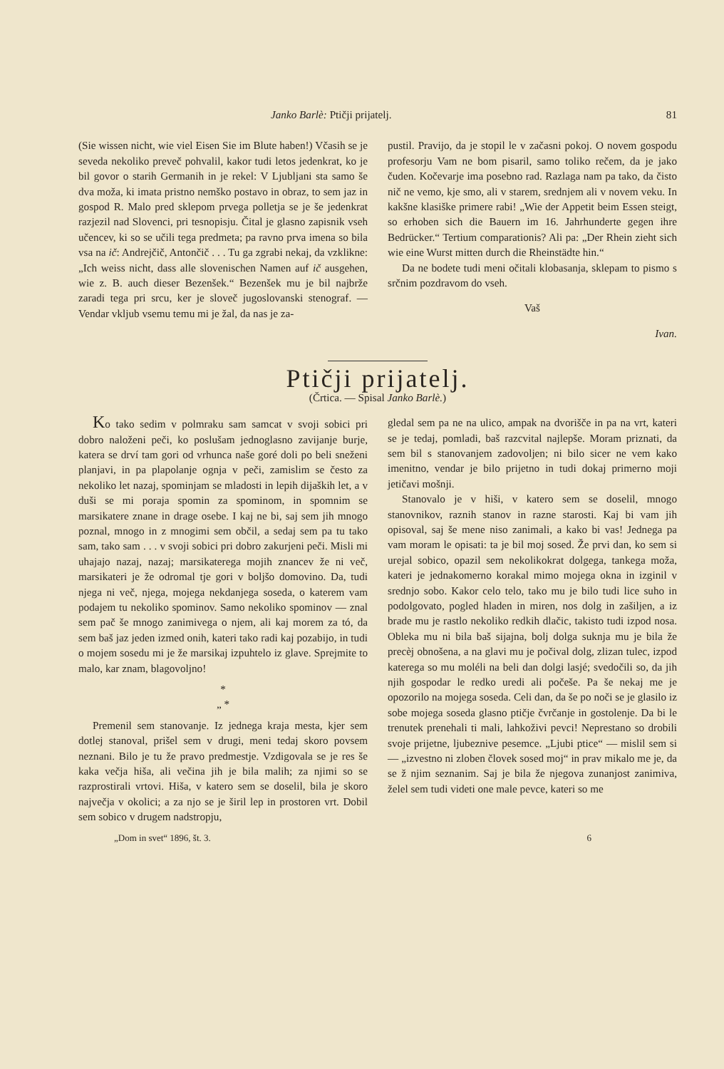Janko Barlè: Ptičji prijatelj. 81
(Sie wissen nicht, wie viel Eisen Sie im Blute haben!) Včasih se je seveda nekoliko preveč pohvalil, kakor tudi letos jedenkrat, ko je bil govor o starih Germanih in je rekel: V Ljubljani sta samo še dva moža, ki imata pristno nemško postavo in obraz, to sem jaz in gospod R. Malo pred sklepom prvega polletja se je še jedenkrat razjezil nad Slovenci, pri tesnopisju. Čital je glasno zapisnik vseh učencev, ki so se učili tega predmeta; pa ravno prva imena so bila vsa na ič: Andrejčič, Antončič . . . Tu ga zgrabi nekaj, da vzklikne: „Ich weiss nicht, dass alle slovenischen Namen auf ič ausgehen, wie z. B. auch dieser Bezenšek.“ Bezenšek mu je bil najbrže zaradi tega pri srcu, ker je sloveč jugoslovanski stenograf. — Vendar vkljub vsemu temu mi je žal, da nas je za-
pustil. Pravijo, da je stopil le v začasni pokoj. O novem gospodu profesorju Vam ne bom pisaril, samo toliko rečem, da je jako čuden. Kočevarje ima posebno rad. Razlaga nam pa tako, da čisto nič ne vemo, kje smo, ali v starem, srednjem ali v novem veku. In kakšne klasiške primere rabi! „Wie der Appetit beim Essen steigt, so erhoben sich die Bauern im 16. Jahrhunderte gegen ihre Bedrücker.“ Tertium comparationis? Ali pa: „Der Rhein zieht sich wie eine Wurst mitten durch die Rheinstädte hin.“
Da ne bodete tudi meni očitali klobasanja, sklepam to pismo s srčnim pozdravom do vseh.
Vaš
Ivan.
Ptičji prijatelj.
(Črtica. — Spisal Janko Barlè.)
Ko tako sedim v polmraku sam samcat v svoji sobici pri dobro naloženi peči, ko poslušam jednoglasno zavijanje burje, katera se drví tam gori od vrhunca naše goré doli po beli sneženi planjavi, in pa plapolanje ognja v peči, zamislim se često za nekoliko let nazaj, spominjam se mladosti in lepih dijaških let, a v duši se mi poraja spomin za spominom, in spomnim se marsikatere znane in drage osebe. I kaj ne bi, saj sem jih mnogo poznal, mnogo in z mnogimi sem občil, a sedaj sem pa tu tako sam, tako sam . . . v svoji sobici pri dobro zakurjeni peči. Misli mi uhajajo nazaj, nazaj; marsikaterega mojih znancev že ni več, marsikateri je že odromal tje gori v boljšo domovino. Da, tudi njega ni več, njega, mojega nekdanjega soseda, o katerem vam podajem tu nekoliko spominov. Samo nekoliko spominov — znal sem pač še mnogo zanimivega o njem, ali kaj morem za tó, da sem baš jaz jeden izmed onih, kateri tako radi kaj pozabijo, in tudi o mojem sosedu mi je že marsikaj izpuhtelo iz glave. Sprejmite to malo, kar znam, blagovoljno!
*
„ *
Premenil sem stanovanje. Iz jednega kraja mesta, kjer sem dotlej stanoval, prišel sem v drugi, meni tedaj skoro povsem neznani. Bilo je tu že pravo predmestje. Vzdigovala se je res še kaka večja hiša, ali večina jih je bila malih; za njimi so se razprostirali vrtovi. Hiša, v katero sem se doselil, bila je skoro največja v okolici; a za njo se je širil lep in prostoren vrt. Dobil sem sobico v drugem nadstropju,
gledal sem pa ne na ulico, ampak na dvorišče in pa na vrt, kateri se je tedaj, pomladi, baš razcvital najlepše. Moram priznati, da sem bil s stanovanjem zadovoljen; ni bilo sicer ne vem kako imenitno, vendar je bilo prijetno in tudi dokaj primerno moji jetičavi mošnji.
Stanovalo je v hiši, v katero sem se doselil, mnogo stanovnikov, raznih stanov in razne starosti. Kaj bi vam jih opisoval, saj še mene niso zanimali, a kako bi vas! Jednega pa vam moram le opisati: ta je bil moj sosed. Že prvi dan, ko sem si urejal sobico, opazil sem nekolikokrat dolgega, tankega moža, kateri je jednakomerno korakal mimo mojega okna in izginil v srednjo sobo. Kakor celo telo, tako mu je bilo tudi lice suho in podolgovato, pogled hladen in miren, nos dolg in zašiljen, a iz brade mu je rastlo nekoliko redkih dlačic, takisto tudi izpod nosa. Obleka mu ni bila baš sijajna, bolj dolga suknja mu je bila že precèj obnošena, a na glavi mu je počival dolg, zlizan tulec, izpod katerega so mu moléli na beli dan dolgi lasjé; svedočili so, da jih njih gospodar le redko uredi ali počeše. Pa še nekaj me je opozorilo na mojega soseda. Celi dan, da še po noči se je glasilo iz sobe mojega soseda glasno ptičje čvrčanje in gostolenje. Da bi le trenutek prenehali ti mali, lahkoživi pevci! Neprestano so drobili svoje prijetne, ljubeznive pesemce. „Ljubi ptice“ — mislil sem si — „izvestno ni zloben človek sosed moj“ in prav mikalo me je, da se ž njim seznanim. Saj je bila že njegova zunanjost zanimiva, želel sem tudi videti one male pevce, kateri so me
„Dom in svet“ 1896, št. 3. 6